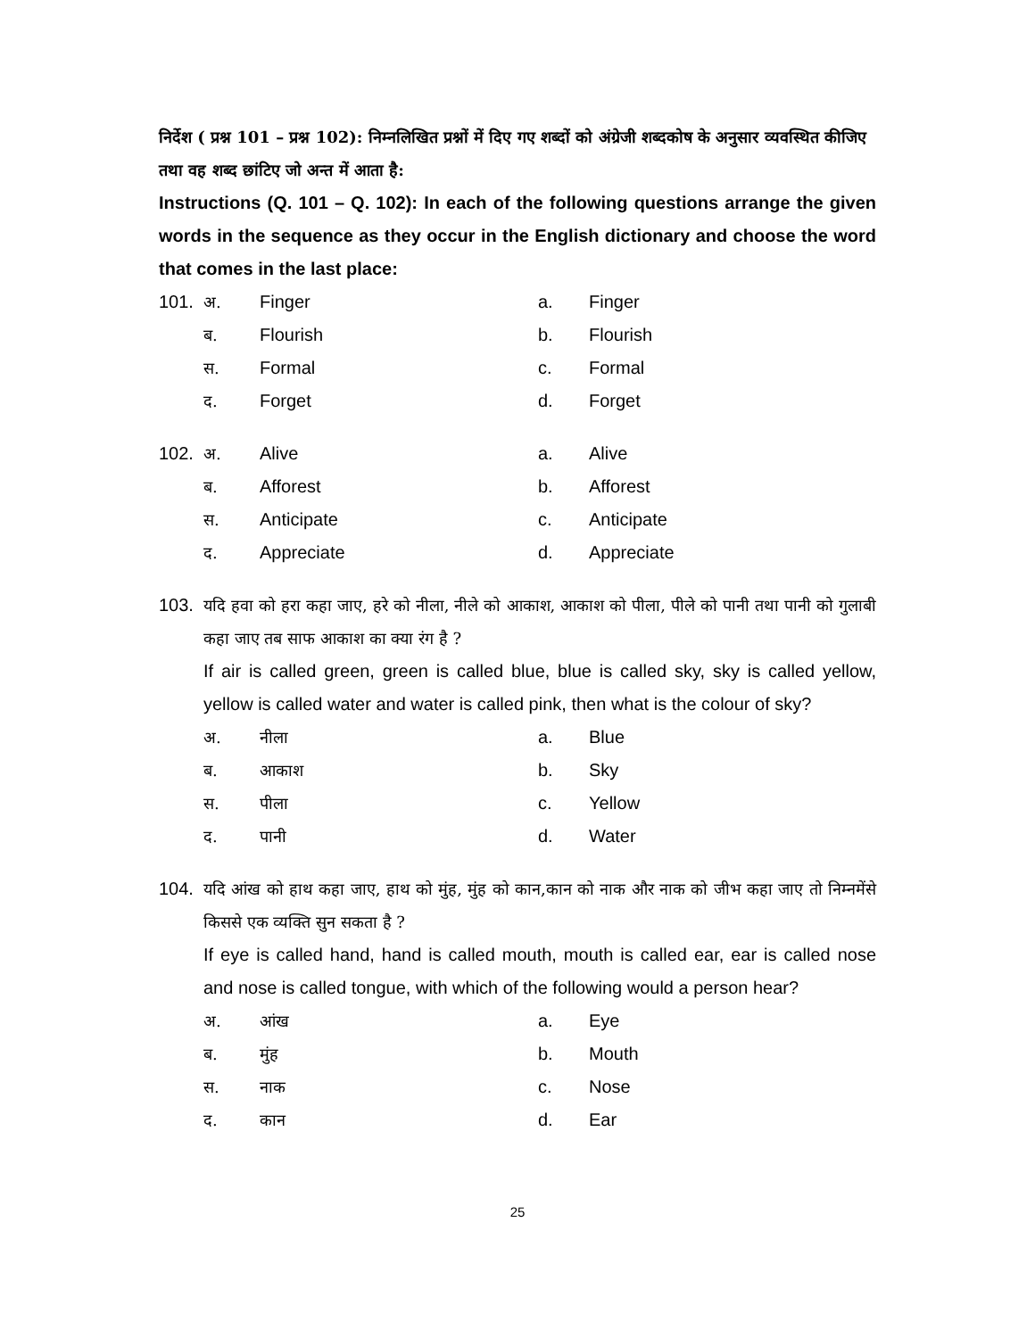निर्देश ( प्रश्न 101 – प्रश्न 102): निम्नलिखित प्रश्नों में दिए गए शब्दों को अंग्रेजी शब्दकोष के अनुसार व्यवस्थित कीजिए तथा वह शब्द छांटिए जो अन्त में आता है:
Instructions (Q. 101 – Q. 102): In each of the following questions arrange the given words in the sequence as they occur in the English dictionary and choose the word that comes in the last place:
101. अ. Finger a. Finger
ब. Flourish b. Flourish
स. Formal c. Formal
द. Forget d. Forget
102. अ. Alive a. Alive
ब. Afforest b. Afforest
स. Anticipate c. Anticipate
द. Appreciate d. Appreciate
103. यदि हवा को हरा कहा जाए, हरे को नीला, नीले को आकाश, आकाश को पीला, पीले को पानी तथा पानी को गुलाबी कहा जाए तब साफ आकाश का क्या रंग है ?
If air is called green, green is called blue, blue is called sky, sky is called yellow, yellow is called water and water is called pink, then what is the colour of sky?
अ. नीला a. Blue
ब. आकाश b. Sky
स. पीला c. Yellow
द. पानी d. Water
104. यदि आंख को हाथ कहा जाए, हाथ को मुंह, मुंह को कान,कान को नाक और नाक को जीभ कहा जाए तो निम्नमेंसे किससे एक व्यक्ति सुन सकता है ?
If eye is called hand, hand is called mouth, mouth is called ear, ear is called nose and nose is called tongue, with which of the following would a person hear?
अ. आंख a. Eye
ब. मुंह b. Mouth
स. नाक c. Nose
द. कान d. Ear
25